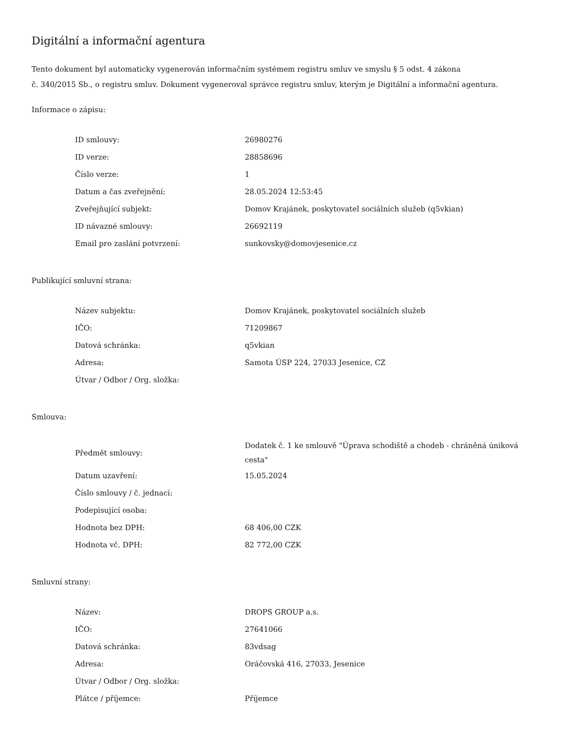Digitální a informační agentura
Tento dokument byl automaticky vygenerován informačním systémem registru smluv ve smyslu § 5 odst. 4 zákona
č. 340/2015 Sb., o registru smluv. Dokument vygeneroval správce registru smluv, kterým je Digitální a informační agentura.
Informace o zápisu:
| ID smlouvy: | 26980276 |
| ID verze: | 28858696 |
| Číslo verze: | 1 |
| Datum a čas zveřejnění: | 28.05.2024 12:53:45 |
| Zveřejňující subjekt: | Domov Krajánek, poskytovatel sociálních služeb (q5vkian) |
| ID návazné smlouvy: | 26692119 |
| Email pro zaslání potvrzení: | sunkovsky@domovjesenice.cz |
Publikující smluvní strana:
| Název subjektu: | Domov Krajánek, poskytovatel sociálních služeb |
| IČO: | 71209867 |
| Datová schránka: | q5vkian |
| Adresa: | Samota ÚSP 224, 27033 Jesenice, CZ |
| Útvar / Odbor / Org. složka: | |
Smlouva:
| Předmět smlouvy: | Dodatek č. 1 ke smlouvě "Úprava schodiště a chodeb - chráněná úniková cesta" |
| Datum uzavření: | 15.05.2024 |
| Číslo smlouvy / č. jednací: | |
| Podepisující osoba: | |
| Hodnota bez DPH: | 68 406,00 CZK |
| Hodnota vč. DPH: | 82 772,00 CZK |
Smluvní strany:
| Název: | DROPS GROUP a.s. |
| IČO: | 27641066 |
| Datová schránka: | 83vdsag |
| Adresa: | Oráčovská 416, 27033, Jesenice |
| Útvar / Odbor / Org. složka: | |
| Plátce / příjemce: | Příjemce |